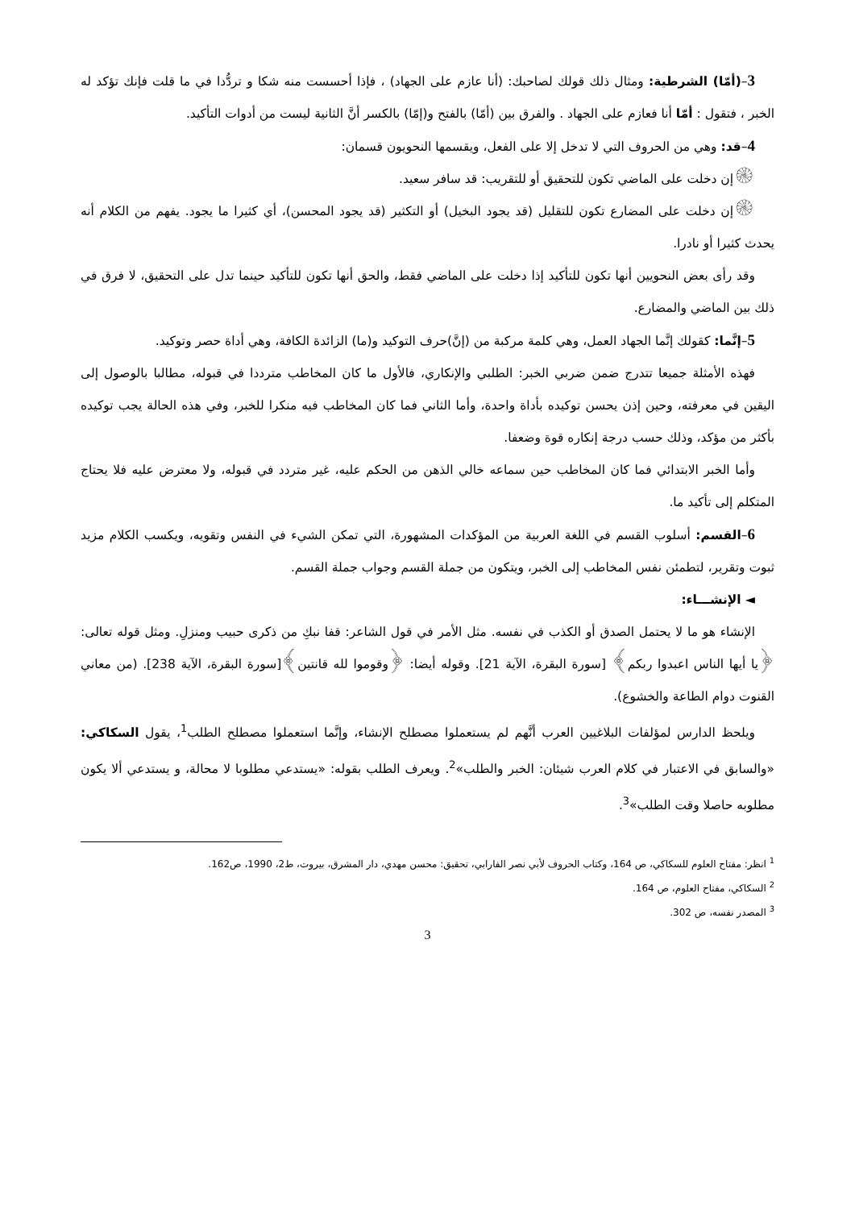3–(أمّا) الشرطية: ومثال ذلك قولك لصاحبك: (أنا عازم على الجهاد) ، فإذا أحسست منه شكا و تردُّدا في ما قلت فإنك تؤكد له الخبر ، فتقول : أمّا أنا فعازم على الجهاد . والفرق بين (أمّا) بالفتح و(إمّا) بالكسر أنَّ الثانية ليست من أدوات التأكيد.
4–قد: وهي من الحروف التي لا تدخل إلا على الفعل، ويقسمها النحويون قسمان:
۞إن دخلت على الماضي تكون للتحقيق أو للتقريب: قد سافر سعيد.
۞إن دخلت على المضارع تكون للتقليل (قد يجود البخيل) أو التكثير (قد يجود المحسن)، أي كثيرا ما يجود. يفهم من الكلام أنه يحدث كثيرا أو نادرا.
وقد رأى بعض النحويين أنها تكون للتأكيد إذا دخلت على الماضي فقط، والحق أنها تكون للتأكيد حينما تدل على التحقيق، لا فرق في ذلك بين الماضي والمضارع.
5–إنَّما: كقولك إنَّما الجهاد العمل، وهي كلمة مركبة من (إنَّ)حرف التوكيد و(ما) الزائدة الكافة، وهي أداة حصر وتوكيد.
فهذه الأمثلة جميعا تتدرج ضمن ضربي الخبر: الطلبي والإنكاري، فالأول ما كان المخاطب مترددا في قبوله، مطالبا بالوصول إلى اليقين في معرفته، وحين إذن يحسن توكيده بأداة واحدة، وأما الثاني فما كان المخاطب فيه منكرا للخبر، وفي هذه الحالة يجب توكيده بأكثر من مؤكد، وذلك حسب درجة إنكاره قوة وضعفا.
وأما الخبر الابتدائي فما كان المخاطب حين سماعه خالي الذهن من الحكم عليه، غير متردد في قبوله، ولا معترض عليه فلا يحتاج المتكلم إلى تأكيد ما.
6–القسم: أسلوب القسم في اللغة العربية من المؤكدات المشهورة، التي تمكن الشيء في النفس وتقويه، ويكسب الكلام مزيد ثبوت وتقرير، لتطمئن نفس المخاطب إلى الخبر، ويتكون من جملة القسم وجواب جملة القسم.
◄ الإنشـــاء:
الإنشاء هو ما لا يحتمل الصدق أو الكذب في نفسه. مثل الأمر في قول الشاعر: قفا نبكِ من ذكرى حبيب ومنزلِ. ومثل قوله تعالى: ﴿يا أيها الناس اعبدوا ربكم﴾ [سورة البقرة، الآية 21]. وقوله أيضا: ﴿وقوموا لله قانتين﴾[سورة البقرة، الآية 238]. (من معاني القنوت دوام الطاعة والخشوع).
ويلحظ الدارس لمؤلفات البلاغيين العرب أنَّهم لم يستعملوا مصطلح الإنشاء، وإنَّما استعملوا مصطلح الطلب<sup>1</sup>، يقول السكاكي: «والسابق في الاعتبار في كلام العرب شيئان: الخبر والطلب»<sup>2</sup>. ويعرف الطلب بقوله: «يستدعي مطلوبا لا محالة، و يستدعي ألا يكون مطلوبه حاصلا وقت الطلب»<sup>3</sup>.
<sup>1</sup> انظر: مفتاح العلوم للسكاكي، ص 164، وكتاب الحروف لأبي نصر الفارابي، تحقيق: محسن مهدي، دار المشرق، بيروت، ط2، 1990، ص162.
<sup>2</sup> السكاكي، مفتاح العلوم، ص 164.
<sup>3</sup> المصدر نفسه، ص 302.
3